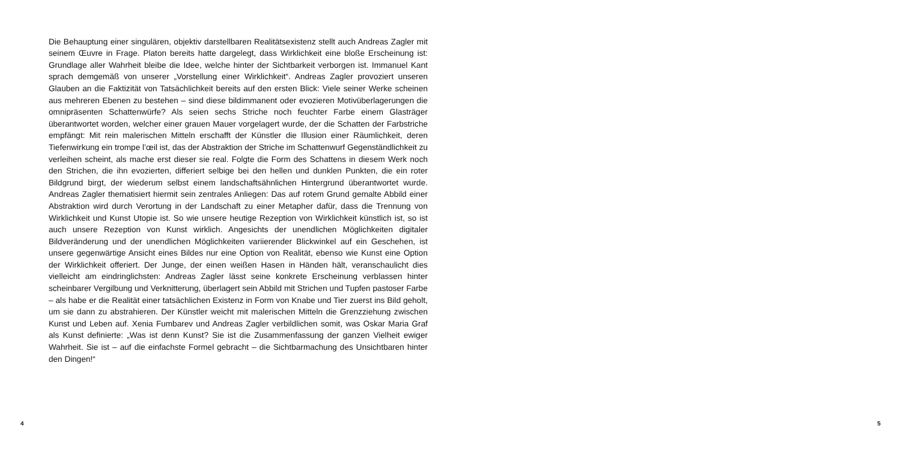Die Behauptung einer singulären, objektiv darstellbaren Realitätsexistenz stellt auch Andreas Zagler mit seinem Œuvre in Frage. Platon bereits hatte dargelegt, dass Wirklichkeit eine bloße Erscheinung ist: Grundlage aller Wahrheit bleibe die Idee, welche hinter der Sichtbarkeit verborgen ist. Immanuel Kant sprach demgemäß von unserer „Vorstellung einer Wirklichkeit“. Andreas Zagler provoziert unseren Glauben an die Faktizität von Tatsächlichkeit bereits auf den ersten Blick: Viele seiner Werke scheinen aus mehreren Ebenen zu bestehen – sind diese bildimmanent oder evozieren Motivüberlagerungen die omnipräsenten Schattenwürfe? Als seien sechs Striche noch feuchter Farbe einem Glasträger überantwortet worden, welcher einer grauen Mauer vorgelagert wurde, der die Schatten der Farbstriche empfängt: Mit rein malerischen Mitteln erschafft der Künstler die Illusion einer Räumlichkeit, deren Tiefenwirkung ein trompe l’œil ist, das der Abstraktion der Striche im Schattenwurf Gegenständlichkeit zu verleihen scheint, als mache erst dieser sie real. Folgte die Form des Schattens in diesem Werk noch den Strichen, die ihn evozierten, differiert selbige bei den hellen und dunklen Punkten, die ein roter Bildgrund birgt, der wiederum selbst einem landschaftsähnlichen Hintergrund überantwortet wurde. Andreas Zagler thematisiert hiermit sein zentrales Anliegen: Das auf rotem Grund gemalte Abbild einer Abstraktion wird durch Verortung in der Landschaft zu einer Metapher dafür, dass die Trennung von Wirklichkeit und Kunst Utopie ist. So wie unsere heutige Rezeption von Wirklichkeit künstlich ist, so ist auch unsere Rezeption von Kunst wirklich. Angesichts der unendlichen Möglichkeiten digitaler Bildveränderung und der unendlichen Möglichkeiten variierender Blickwinkel auf ein Geschehen, ist unsere gegenwärtige Ansicht eines Bildes nur eine Option von Realität, ebenso wie Kunst eine Option der Wirklichkeit offeriert. Der Junge, der einen weißen Hasen in Händen hält, veranschaulicht dies vielleicht am eindringlichsten: Andreas Zagler lässt seine konkrete Erscheinung verblassen hinter scheinbarer Vergilbung und Verknitterung, überlagert sein Abbild mit Strichen und Tupfen pastoser Farbe – als habe er die Realität einer tatsächlichen Existenz in Form von Knabe und Tier zuerst ins Bild geholt, um sie dann zu abstrahieren. Der Künstler weicht mit malerischen Mitteln die Grenzziehung zwischen Kunst und Leben auf. Xenia Fumbarev und Andreas Zagler verbildlichen somit, was Oskar Maria Graf als Kunst definierte: „Was ist denn Kunst? Sie ist die Zusammenfassung der ganzen Vielheit ewiger Wahrheit. Sie ist – auf die einfachste Formel gebracht – die Sichtbarmachung des Unsichtbaren hinter den Dingen!“
4 5